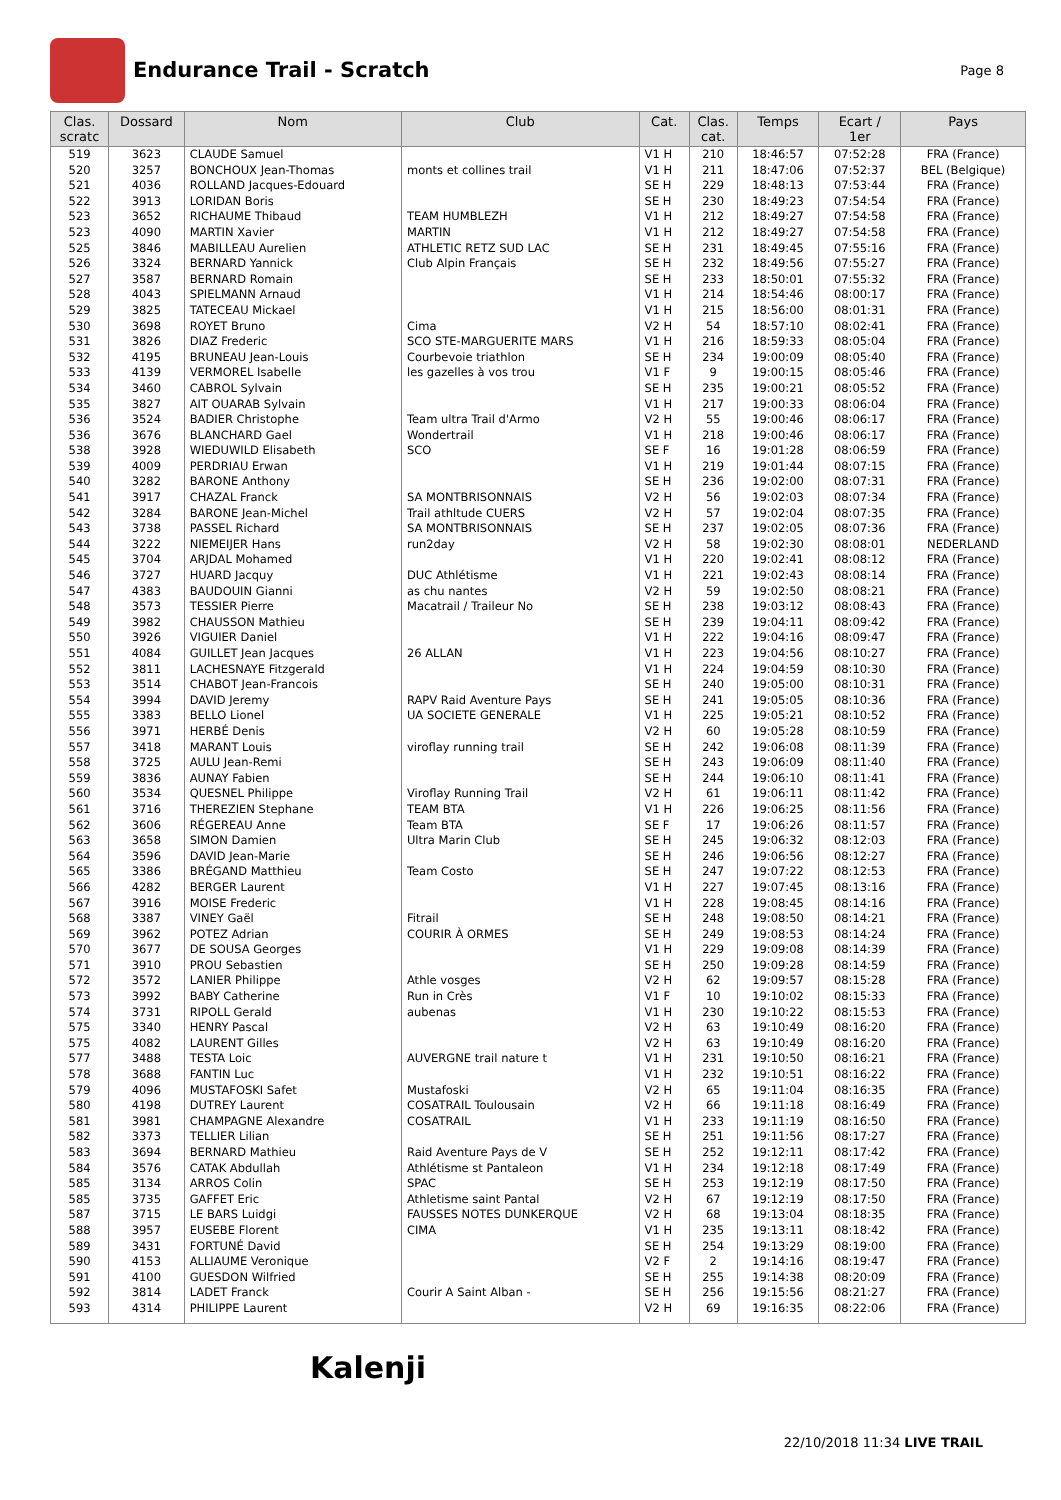Endurance Trail - Scratch
Page 8
| Clas. scratc | Dossard | Nom | Club | Cat. | Clas. cat. | Temps | Ecart / 1er | Pays |
| --- | --- | --- | --- | --- | --- | --- | --- | --- |
| 519 | 3623 | CLAUDE Samuel | | V1 H | 210 | 18:46:57 | 07:52:28 | FRA (France) |
| 520 | 3257 | BONCHOUX Jean-Thomas | monts et collines trail | V1 H | 211 | 18:47:06 | 07:52:37 | BEL (Belgique) |
| 521 | 4036 | ROLLAND Jacques-Edouard | | SE H | 229 | 18:48:13 | 07:53:44 | FRA (France) |
| 522 | 3913 | LORIDAN Boris | | SE H | 230 | 18:49:23 | 07:54:54 | FRA (France) |
| 523 | 3652 | RICHAUME Thibaud | TEAM HUMBLEZH | V1 H | 212 | 18:49:27 | 07:54:58 | FRA (France) |
| 523 | 4090 | MARTIN Xavier | MARTIN | V1 H | 212 | 18:49:27 | 07:54:58 | FRA (France) |
| 525 | 3846 | MABILLEAU Aurelien | ATHLETIC RETZ SUD LAC | SE H | 231 | 18:49:45 | 07:55:16 | FRA (France) |
| 526 | 3324 | BERNARD Yannick | Club Alpin Français | SE H | 232 | 18:49:56 | 07:55:27 | FRA (France) |
| 527 | 3587 | BERNARD Romain | | SE H | 233 | 18:50:01 | 07:55:32 | FRA (France) |
| 528 | 4043 | SPIELMANN Arnaud | | V1 H | 214 | 18:54:46 | 08:00:17 | FRA (France) |
| 529 | 3825 | TATECEAU Mickael | | V1 H | 215 | 18:56:00 | 08:01:31 | FRA (France) |
| 530 | 3698 | ROYET Bruno | Cima | V2 H | 54 | 18:57:10 | 08:02:41 | FRA (France) |
| 531 | 3826 | DIAZ Frederic | SCO STE-MARGUERITE MARS | V1 H | 216 | 18:59:33 | 08:05:04 | FRA (France) |
| 532 | 4195 | BRUNEAU Jean-Louis | Courbevoie triathlon | SE H | 234 | 19:00:09 | 08:05:40 | FRA (France) |
| 533 | 4139 | VERMOREL Isabelle | les gazelles à vos trou | V1 F | 9 | 19:00:15 | 08:05:46 | FRA (France) |
| 534 | 3460 | CABROL Sylvain | | SE H | 235 | 19:00:21 | 08:05:52 | FRA (France) |
| 535 | 3827 | AIT OUARAB Sylvain | | V1 H | 217 | 19:00:33 | 08:06:04 | FRA (France) |
| 536 | 3524 | BADIER Christophe | Team ultra Trail d'Armo | V2 H | 55 | 19:00:46 | 08:06:17 | FRA (France) |
| 536 | 3676 | BLANCHARD Gael | Wondertrail | V1 H | 218 | 19:00:46 | 08:06:17 | FRA (France) |
| 538 | 3928 | WIEDUWILD Elisabeth | SCO | SE F | 16 | 19:01:28 | 08:06:59 | FRA (France) |
| 539 | 4009 | PERDRIAU Erwan | | V1 H | 219 | 19:01:44 | 08:07:15 | FRA (France) |
| 540 | 3282 | BARONE Anthony | | SE H | 236 | 19:02:00 | 08:07:31 | FRA (France) |
| 541 | 3917 | CHAZAL Franck | SA MONTBRISONNAIS | V2 H | 56 | 19:02:03 | 08:07:34 | FRA (France) |
| 542 | 3284 | BARONE Jean-Michel | Trail athltude CUERS | V2 H | 57 | 19:02:04 | 08:07:35 | FRA (France) |
| 543 | 3738 | PASSEL Richard | SA MONTBRISONNAIS | SE H | 237 | 19:02:05 | 08:07:36 | FRA (France) |
| 544 | 3222 | NIEMEIJER Hans | run2day | V2 H | 58 | 19:02:30 | 08:08:01 | NEDERLAND |
| 545 | 3704 | ARJDAL Mohamed | | V1 H | 220 | 19:02:41 | 08:08:12 | FRA (France) |
| 546 | 3727 | HUARD Jacquy | DUC Athlétisme | V1 H | 221 | 19:02:43 | 08:08:14 | FRA (France) |
| 547 | 4383 | BAUDOUIN Gianni | as chu nantes | V2 H | 59 | 19:02:50 | 08:08:21 | FRA (France) |
| 548 | 3573 | TESSIER Pierre | Macatrail / Traileur No | SE H | 238 | 19:03:12 | 08:08:43 | FRA (France) |
| 549 | 3982 | CHAUSSON Mathieu | | SE H | 239 | 19:04:11 | 08:09:42 | FRA (France) |
| 550 | 3926 | VIGUIER Daniel | | V1 H | 222 | 19:04:16 | 08:09:47 | FRA (France) |
| 551 | 4084 | GUILLET Jean Jacques | 26 ALLAN | V1 H | 223 | 19:04:56 | 08:10:27 | FRA (France) |
| 552 | 3811 | LACHESNAYE Fitzgerald | | V1 H | 224 | 19:04:59 | 08:10:30 | FRA (France) |
| 553 | 3514 | CHABOT Jean-Francois | | SE H | 240 | 19:05:00 | 08:10:31 | FRA (France) |
| 554 | 3994 | DAVID Jeremy | RAPV Raid Aventure Pays | SE H | 241 | 19:05:05 | 08:10:36 | FRA (France) |
| 555 | 3383 | BELLO Lionel | UA SOCIETE GENERALE | V1 H | 225 | 19:05:21 | 08:10:52 | FRA (France) |
| 556 | 3971 | HERBÉ Denis | | V2 H | 60 | 19:05:28 | 08:10:59 | FRA (France) |
| 557 | 3418 | MARANT Louis | viroflay running trail | SE H | 242 | 19:06:08 | 08:11:39 | FRA (France) |
| 558 | 3725 | AULU Jean-Remi | | SE H | 243 | 19:06:09 | 08:11:40 | FRA (France) |
| 559 | 3836 | AUNAY Fabien | | SE H | 244 | 19:06:10 | 08:11:41 | FRA (France) |
| 560 | 3534 | QUESNEL Philippe | Viroflay Running Trail | V2 H | 61 | 19:06:11 | 08:11:42 | FRA (France) |
| 561 | 3716 | THEREZIEN Stephane | TEAM BTA | V1 H | 226 | 19:06:25 | 08:11:56 | FRA (France) |
| 562 | 3606 | RÉGEREAU Anne | Team BTA | SE F | 17 | 19:06:26 | 08:11:57 | FRA (France) |
| 563 | 3658 | SIMON Damien | Ultra Marin Club | SE H | 245 | 19:06:32 | 08:12:03 | FRA (France) |
| 564 | 3596 | DAVID Jean-Marie | | SE H | 246 | 19:06:56 | 08:12:27 | FRA (France) |
| 565 | 3386 | BRÉGAND Matthieu | Team Costo | SE H | 247 | 19:07:22 | 08:12:53 | FRA (France) |
| 566 | 4282 | BERGER Laurent | | V1 H | 227 | 19:07:45 | 08:13:16 | FRA (France) |
| 567 | 3916 | MOISE Frederic | | V1 H | 228 | 19:08:45 | 08:14:16 | FRA (France) |
| 568 | 3387 | VINEY Gaël | Fitrail | SE H | 248 | 19:08:50 | 08:14:21 | FRA (France) |
| 569 | 3962 | POTEZ Adrian | COURIR À ORMES | SE H | 249 | 19:08:53 | 08:14:24 | FRA (France) |
| 570 | 3677 | DE SOUSA Georges | | V1 H | 229 | 19:09:08 | 08:14:39 | FRA (France) |
| 571 | 3910 | PROU Sebastien | | SE H | 250 | 19:09:28 | 08:14:59 | FRA (France) |
| 572 | 3572 | LANIER Philippe | Athle vosges | V2 H | 62 | 19:09:57 | 08:15:28 | FRA (France) |
| 573 | 3992 | BABY Catherine | Run in Crès | V1 F | 10 | 19:10:02 | 08:15:33 | FRA (France) |
| 574 | 3731 | RIPOLL Gerald | aubenas | V1 H | 230 | 19:10:22 | 08:15:53 | FRA (France) |
| 575 | 3340 | HENRY Pascal | | V2 H | 63 | 19:10:49 | 08:16:20 | FRA (France) |
| 575 | 4082 | LAURENT Gilles | | V2 H | 63 | 19:10:49 | 08:16:20 | FRA (France) |
| 577 | 3488 | TESTA Loic | AUVERGNE trail nature t | V1 H | 231 | 19:10:50 | 08:16:21 | FRA (France) |
| 578 | 3688 | FANTIN Luc | | V1 H | 232 | 19:10:51 | 08:16:22 | FRA (France) |
| 579 | 4096 | MUSTAFOSKI Safet | Mustafoski | V2 H | 65 | 19:11:04 | 08:16:35 | FRA (France) |
| 580 | 4198 | DUTREY Laurent | COSATRAIL Toulousain | V2 H | 66 | 19:11:18 | 08:16:49 | FRA (France) |
| 581 | 3981 | CHAMPAGNE Alexandre | COSATRAIL | V1 H | 233 | 19:11:19 | 08:16:50 | FRA (France) |
| 582 | 3373 | TELLIER Lilian | | SE H | 251 | 19:11:56 | 08:17:27 | FRA (France) |
| 583 | 3694 | BERNARD Mathieu | Raid Aventure Pays de V | SE H | 252 | 19:12:11 | 08:17:42 | FRA (France) |
| 584 | 3576 | CATAK Abdullah | Athlétisme st Pantaleon | V1 H | 234 | 19:12:18 | 08:17:49 | FRA (France) |
| 585 | 3134 | ARROS Colin | SPAC | SE H | 253 | 19:12:19 | 08:17:50 | FRA (France) |
| 585 | 3735 | GAFFET Eric | Athletisme saint Pantal | V2 H | 67 | 19:12:19 | 08:17:50 | FRA (France) |
| 587 | 3715 | LE BARS Luidgi | FAUSSES NOTES DUNKERQUE | V2 H | 68 | 19:13:04 | 08:18:35 | FRA (France) |
| 588 | 3957 | EUSEBE Florent | CIMA | V1 H | 235 | 19:13:11 | 08:18:42 | FRA (France) |
| 589 | 3431 | FORTUNÉ David | | SE H | 254 | 19:13:29 | 08:19:00 | FRA (France) |
| 590 | 4153 | ALLIAUME Veronique | | V2 F | 2 | 19:14:16 | 08:19:47 | FRA (France) |
| 591 | 4100 | GUESDON Wilfried | | SE H | 255 | 19:14:38 | 08:20:09 | FRA (France) |
| 592 | 3814 | LADET Franck | Courir A Saint Alban - | SE H | 256 | 19:15:56 | 08:21:27 | FRA (France) |
| 593 | 4314 | PHILIPPE Laurent | | V2 H | 69 | 19:16:35 | 08:22:06 | FRA (France) |
Kalenji
22/10/2018 11:34 LIVE TRAIL